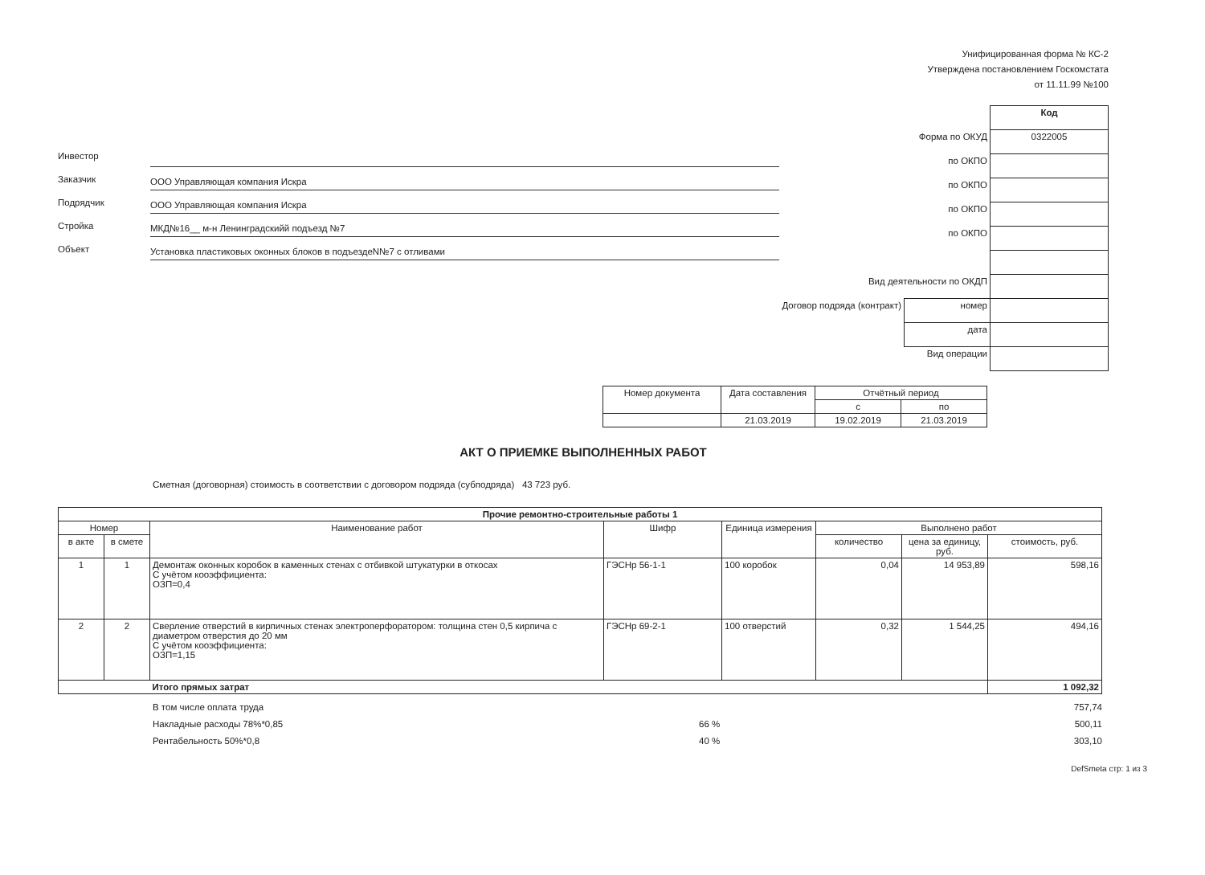Унифицированная форма № КС-2
Утверждена постановлением Госкомстата
от 11.11.99 №100
Инвестор
Заказчик ООО Управляющая компания Искра
Подрядчик ООО Управляющая компания Искра
Стройка МКД№16__ м-н Ленинградскийй подъезд №7
Объект Установка пластиковых оконных блоков в подъездеN№7 с отливами
| | | Код |
| Форма по ОКУД | | 0322005 |
| по ОКПО | | |
| по ОКПО | | |
| по ОКПО | | |
| по ОКПО | | |
| Вид деятельности по ОКДП | | |
| Договор подряда (контракт) | номер | |
| | дата | |
| Вид операции | | |
| Номер документа | Дата составления | Отчётный период | |
| --- | --- | --- | --- |
| | | с | по |
| | 21.03.2019 | 19.02.2019 | 21.03.2019 |
АКТ О ПРИЕМКЕ ВЫПОЛНЕННЫХ РАБОТ
Сметная (договорная) стоимость в соответствии с договором подряда (субподряда) 43 723 руб.
| Прочие ремонтно-строительные работы 1 | | | | | | | |
| --- | --- | --- | --- | --- | --- | --- | --- |
| Номер | | Наименование работ | Шифр | Единица измерения | Выполнено работ | | |
| в акте | в смете | | | | количество | цена за единицу, руб. | стоимость, руб. |
| 1 | 1 | Демонтаж оконных коробок в каменных стенах с отбивкой штукатурки в откосах С учётом кооэффициента: ОЗП=0,4 | ГЭСНр 56-1-1 | 100 коробок | 0,04 | 14 953,89 | 598,16 |
| 2 | 2 | Сверление отверстий в кирпичных стенах электроперфоратором: толщина стен 0,5 кирпича с диаметром отверстия до 20 мм С учётом кооэффициента: ОЗП=1,15 | ГЭСНр 69-2-1 | 100 отверстий | 0,32 | 1 544,25 | 494,16 |
| | | Итого прямых затрат | | | | | 1 092,32 |
В том числе оплата труда 757,74
Накладные расходы 78%*0,85 66 % 500,11
Рентабельность 50%*0,8 40 % 303,10
DefSmeta стр: 1 из 3